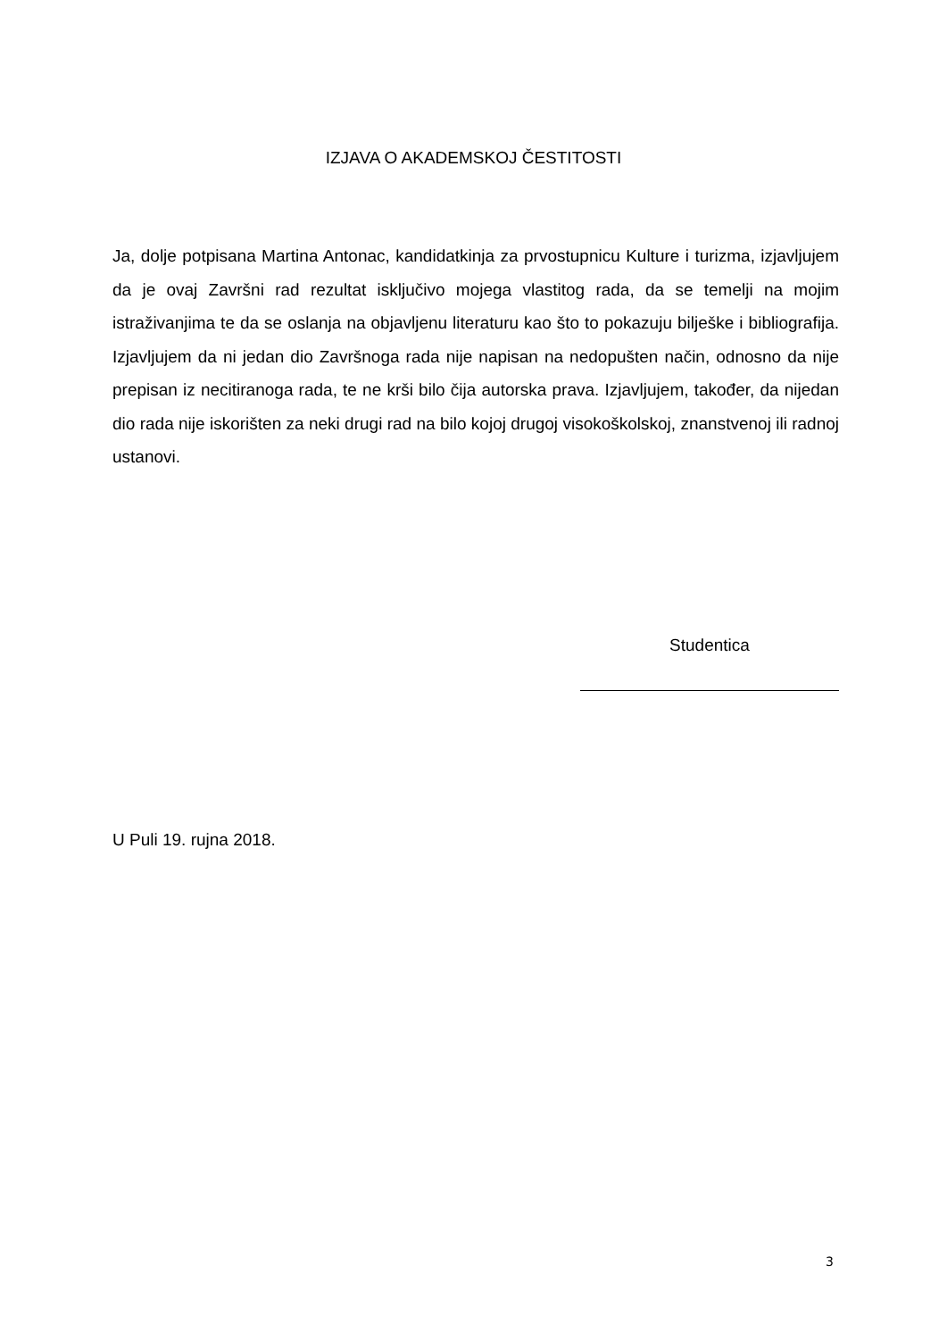IZJAVA O AKADEMSKOJ ČESTITOSTI
Ja, dolje potpisana Martina Antonac, kandidatkinja za prvostupnicu Kulture i turizma, izjavljujem da je ovaj Završni rad rezultat isključivo mojega vlastitog rada, da se temelji na mojim istraživanjima te da se oslanja na objavljenu literaturu kao što to pokazuju bilješke i bibliografija. Izjavljujem da ni jedan dio Završnoga rada nije napisan na nedopušten način, odnosno da nije prepisan iz necitiranoga rada, te ne krši bilo čija autorska prava. Izjavljujem, također, da nijedan dio rada nije iskorišten za neki drugi rad na bilo kojoj drugoj visokoškolskoj, znanstvenoj ili radnoj ustanovi.
Studentica
U Puli 19. rujna 2018.
3